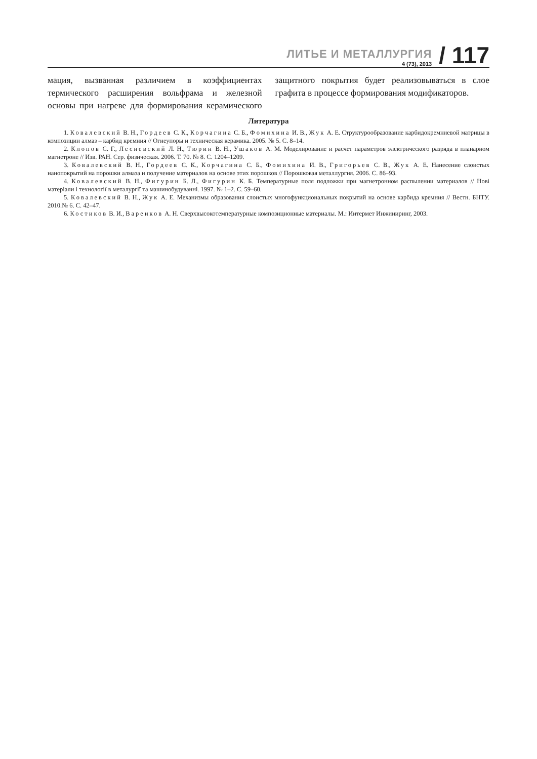ЛИТЬЕ И МЕТАЛЛУРГИЯ
4 (73), 2013
/ 117
мация, вызванная различием в коэффициентах термического расширения вольфрама и железной основы при нагреве для формирования керамического защитного покрытия будет реализовываться в слое графита в процессе формирования модификаторов.
Литература
1. Ковалевский В. Н., Гордеев С. К., Корчагина С. Б., Фомихина И. В., Жук А. Е. Структурообразование карбидокремниевой матрицы в композиции алмаз – карбид кремния // Огнеупоры и техническая керамика. 2005. № 5. С. 8–14.
2. Клопов С. Г., Лесневский Л. Н., Тюрин В. Н., Ушаков А. М. Моделирование и расчет параметров электрического разряда в планарном магнетроне // Изв. РАН. Сер. физическая. 2006. Т. 70. № 8. С. 1204–1209.
3. Ковалевский В. Н., Гордеев С. К., Корчагина С. Б., Фомихина И. В., Григорьев С. В., Жук А. Е. Нанесение слоистых нанопокрытий на порошки алмаза и получение материалов на основе этих порошков // Порошковая металлургия. 2006. С. 86–93.
4. Ковалевский В. Н., Фигурин Б. Л., Фигурин К. Б. Температурные поля подложки при магнетронном распылении материалов // Нові матеріали і технології в металургії та машинобудуванні. 1997. № 1–2. С. 59–60.
5. Ковалевский В. Н., Жук А. Е. Механизмы образования слоистых многофункциональных покрытий на основе карбида кремния // Вестн. БНТУ. 2010.№ 6. С. 42–47.
6. Костиков В. И., Варенков А. Н. Сверхвысокотемпературные композиционные материалы. М.: Интермет Инжиниринг, 2003.